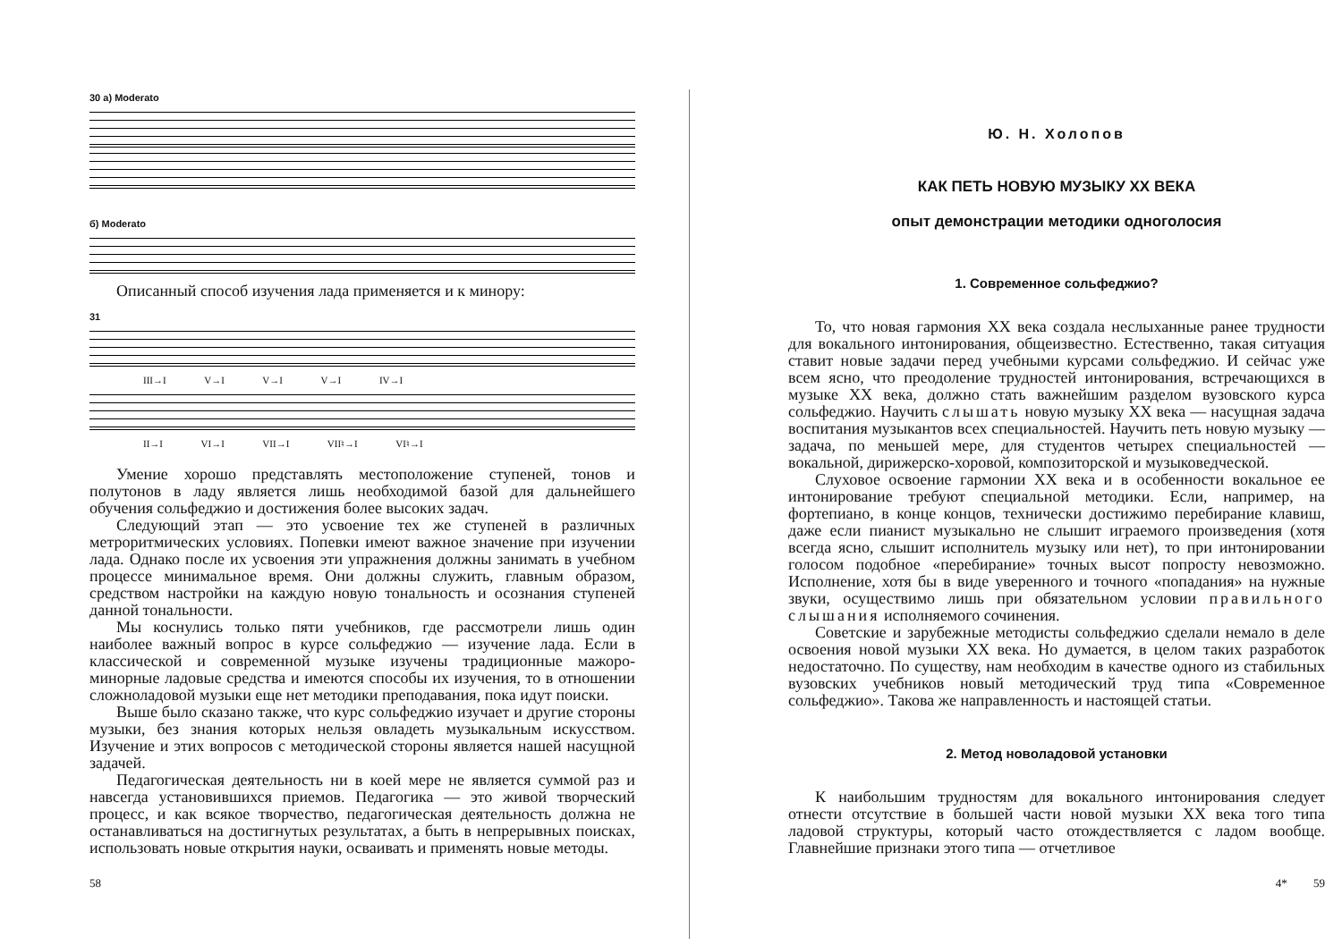30 а) Moderato
б) Moderato
Описанный способ изучения лада применяется и к минору:
31
III→I V→I V→I V→I IV→I
II→I VI→I VII→I VII♮→I VI♮→I
Умение хорошо представлять местоположение ступеней, тонов и полутонов в ладу является лишь необходимой базой для дальнейшего обучения сольфеджио и достижения более высоких задач.
Следующий этап — это усвоение тех же ступеней в различных метроритмических условиях. Попевки имеют важное значение при изучении лада. Однако после их усвоения эти упражнения должны занимать в учебном процессе минимальное время. Они должны служить, главным образом, средством настройки на каждую новую тональность и осознания ступеней данной тональности.
Мы коснулись только пяти учебников, где рассмотрели лишь один наиболее важный вопрос в курсе сольфеджио — изучение лада. Если в классической и современной музыке изучены традиционные мажоро-минорные ладовые средства и имеются способы их изучения, то в отношении сложноладовой музыки еще нет методики преподавания, пока идут поиски.
Выше было сказано также, что курс сольфеджио изучает и другие стороны музыки, без знания которых нельзя овладеть музыкальным искусством. Изучение и этих вопросов с методической стороны является нашей насущной задачей.
Педагогическая деятельность ни в коей мере не является суммой раз и навсегда установившихся приемов. Педагогика — это живой творческий процесс, и как всякое творчество, педагогическая деятельность должна не останавливаться на достигнутых результатах, а быть в непрерывных поисках, использовать новые открытия науки, осваивать и применять новые методы.
58
Ю. Н. Холопов
КАК ПЕТЬ НОВУЮ МУЗЫКУ XX ВЕКА
опыт демонстрации методики одноголосия
1. Современное сольфеджио?
То, что новая гармония XX века создала неслыханные ранее трудности для вокального интонирования, общеизвестно. Естественно, такая ситуация ставит новые задачи перед учебными курсами сольфеджио. И сейчас уже всем ясно, что преодоление трудностей интонирования, встречающихся в музыке XX века, должно стать важнейшим разделом вузовского курса сольфеджио. Научить слышать новую музыку XX века — насущная задача воспитания музыкантов всех специальностей. Научить петь новую музыку — задача, по меньшей мере, для студентов четырех специальностей — вокальной, дирижерско-хоровой, композиторской и музыковедческой.
Слуховое освоение гармонии XX века и в особенности вокальное ее интонирование требуют специальной методики. Если, например, на фортепиано, в конце концов, технически достижимо перебирание клавиш, даже если пианист музыкально не слышит играемого произведения (хотя всегда ясно, слышит исполнитель музыку или нет), то при интонировании голосом подобное «перебирание» точных высот попросту невозможно. Исполнение, хотя бы в виде уверенного и точного «попадания» на нужные звуки, осуществимо лишь при обязательном условии правильного слышания исполняемого сочинения.
Советские и зарубежные методисты сольфеджио сделали немало в деле освоения новой музыки XX века. Но думается, в целом таких разработок недостаточно. По существу, нам необходим в качестве одного из стабильных вузовских учебников новый методический труд типа «Современное сольфеджио». Такова же направленность и настоящей статьи.
2. Метод новоладовой установки
К наибольшим трудностям для вокального интонирования следует отнести отсутствие в большей части новой музыки XX века того типа ладовой структуры, который часто отождествляется с ладом вообще. Главнейшие признаки этого типа — отчетливое
4* 59